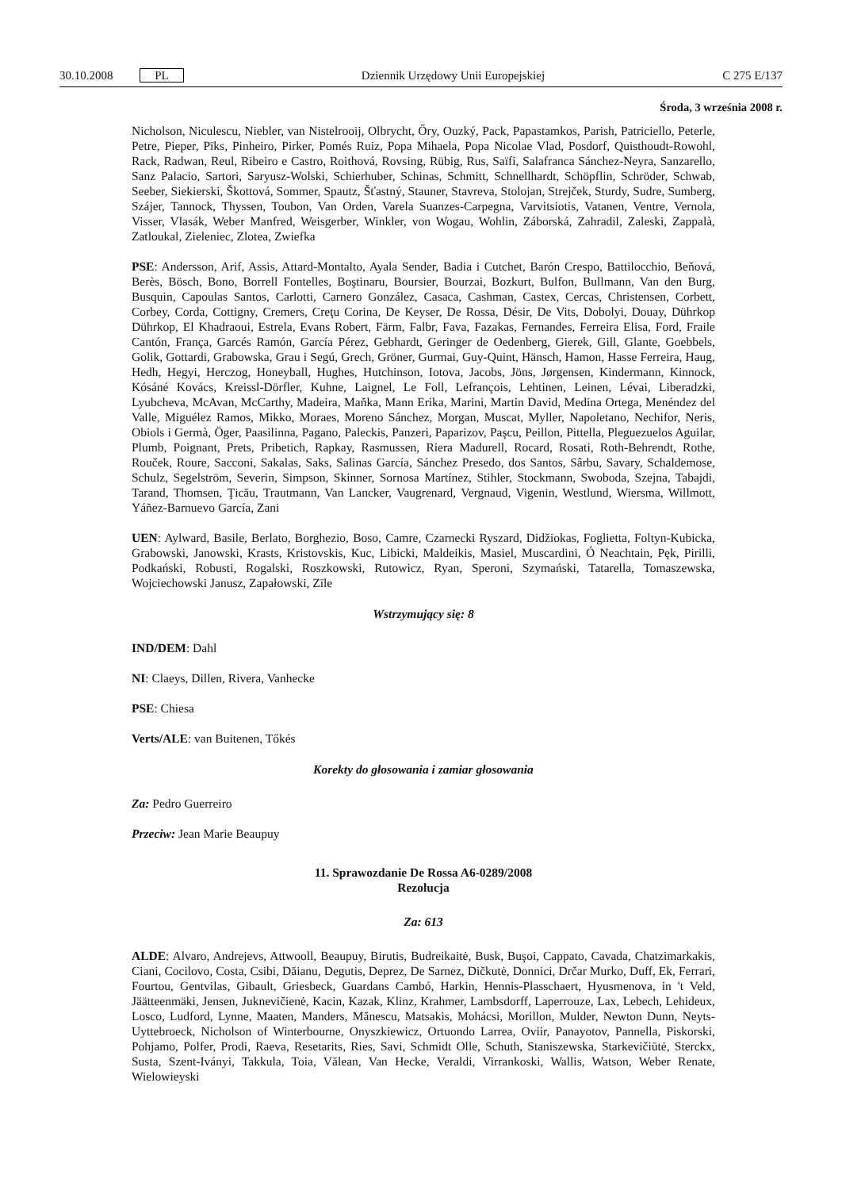30.10.2008 PL Dziennik Urzędowy Unii Europejskiej C 275 E/137
Środa, 3 września 2008 r.
Nicholson, Niculescu, Niebler, van Nistelrooij, Olbrycht, Őry, Ouzký, Pack, Papastamkos, Parish, Patriciello, Peterle, Petre, Pieper, Pīks, Pinheiro, Pirker, Pomés Ruiz, Popa Mihaela, Popa Nicolae Vlad, Posdorf, Quisthoudt-Rowohl, Rack, Radwan, Reul, Ribeiro e Castro, Roithová, Rovsing, Rübig, Rus, Saïfi, Salafranca Sánchez-Neyra, Sanzarello, Sanz Palacio, Sartori, Saryusz-Wolski, Schierhuber, Schinas, Schmitt, Schnellhardt, Schöpflin, Schröder, Schwab, Seeber, Siekierski, Škottová, Sommer, Spautz, Šťastný, Stauner, Stavreva, Stolojan, Strejček, Sturdy, Sudre, Sumberg, Szájer, Tannock, Thyssen, Toubon, Van Orden, Varela Suanzes-Carpegna, Varvitsiotis, Vatanen, Ventre, Vernola, Visser, Vlasák, Weber Manfred, Weisgerber, Winkler, von Wogau, Wohlin, Záborská, Zahradil, Zaleski, Zappalà, Zatloukal, Zieleniec, Zlotea, Zwiefka
PSE: Andersson, Arif, Assis, Attard-Montalto, Ayala Sender, Badia i Cutchet, Barón Crespo, Battilocchio, Beňová, Berès, Bösch, Bono, Borrell Fontelles, Boştinaru, Boursier, Bourzai, Bozkurt, Bulfon, Bullmann, Van den Burg, Busquin, Capoulas Santos, Carlotti, Carnero González, Casaca, Cashman, Castex, Cercas, Christensen, Corbett, Corbey, Corda, Cottigny, Cremers, Creţu Corina, De Keyser, De Rossa, Désir, De Vits, Dobolyi, Douay, Dührkop Dührkop, El Khadraoui, Estrela, Evans Robert, Färm, Falbr, Fava, Fazakas, Fernandes, Ferreira Elisa, Ford, Fraile Cantón, França, Garcés Ramón, García Pérez, Gebhardt, Geringer de Oedenberg, Gierek, Gill, Glante, Goebbels, Golik, Gottardi, Grabowska, Grau i Segú, Grech, Gröner, Gurmai, Guy-Quint, Hänsch, Hamon, Hasse Ferreira, Haug, Hedh, Hegyi, Herczog, Honeyball, Hughes, Hutchinson, Iotova, Jacobs, Jöns, Jørgensen, Kindermann, Kinnock, Kósáné Kovács, Kreissl-Dörfler, Kuhne, Laignel, Le Foll, Lefrançois, Lehtinen, Leinen, Lévai, Liberadzki, Lyubcheva, McAvan, McCarthy, Madeira, Maňka, Mann Erika, Marini, Martin David, Medina Ortega, Menéndez del Valle, Miguélez Ramos, Mikko, Moraes, Moreno Sánchez, Morgan, Muscat, Myller, Napoletano, Nechifor, Neris, Obiols i Germà, Öger, Paasilinna, Pagano, Paleckis, Panzeri, Paparizov, Paşcu, Peillon, Pittella, Pleguezuelos Aguilar, Plumb, Poignant, Prets, Pribetich, Rapkay, Rasmussen, Riera Madurell, Rocard, Rosati, Roth-Behrendt, Rothe, Rouček, Roure, Sacconi, Sakalas, Saks, Salinas García, Sánchez Presedo, dos Santos, Sârbu, Savary, Schaldemose, Schulz, Segelström, Severin, Simpson, Skinner, Sornosa Martínez, Stihler, Stockmann, Swoboda, Szejna, Tabajdi, Tarand, Thomsen, Ţicău, Trautmann, Van Lancker, Vaugrenard, Vergnaud, Vigenin, Westlund, Wiersma, Willmott, Yáñez-Barnuevo García, Zani
UEN: Aylward, Basile, Berlato, Borghezio, Boso, Camre, Czarnecki Ryszard, Didžiokas, Foglietta, Foltyn-Kubicka, Grabowski, Janowski, Krasts, Kristovskis, Kuc, Libicki, Maldeikis, Masiel, Muscardini, Ó Neachtain, Pęk, Pirilli, Podkański, Robusti, Rogalski, Roszkowski, Rutowicz, Ryan, Speroni, Szymański, Tatarella, Tomaszewska, Wojciechowski Janusz, Zapałowski, Zīle
Wstrzymujący się: 8
IND/DEM: Dahl
NI: Claeys, Dillen, Rivera, Vanhecke
PSE: Chiesa
Verts/ALE: van Buitenen, Tőkés
Korekty do głosowania i zamiar głosowania
Za: Pedro Guerreiro
Przeciw: Jean Marie Beaupuy
11. Sprawozdanie De Rossa A6-0289/2008
Rezolucja
Za: 613
ALDE: Alvaro, Andrejevs, Attwooll, Beaupuy, Birutis, Budreikaitė, Busk, Buşoi, Cappato, Cavada, Chatzimarkakis, Ciani, Cocilovo, Costa, Csibi, Dăianu, Degutis, Deprez, De Sarnez, Dičkutė, Donnici, Drčar Murko, Duff, Ek, Ferrari, Fourtou, Gentvilas, Gibault, Griesbeck, Guardans Cambó, Harkin, Hennis-Plasschaert, Hyusmenova, in 't Veld, Jäätteenmäki, Jensen, Juknevičienė, Kacin, Kazak, Klinz, Krahmer, Lambsdorff, Laperrouze, Lax, Lebech, Lehideux, Losco, Ludford, Lynne, Maaten, Manders, Mănescu, Matsakis, Mohácsi, Morillon, Mulder, Newton Dunn, Neyts-Uyttebroeck, Nicholson of Winterbourne, Onyszkiewicz, Ortuondo Larrea, Oviir, Panayotov, Pannella, Piskorski, Pohjamo, Polfer, Prodi, Raeva, Resetarits, Ries, Savi, Schmidt Olle, Schuth, Staniszewska, Starkevičiūtė, Sterckx, Susta, Szent-Iványi, Takkula, Toia, Vălean, Van Hecke, Veraldi, Virrankoski, Wallis, Watson, Weber Renate, Wielowieyski